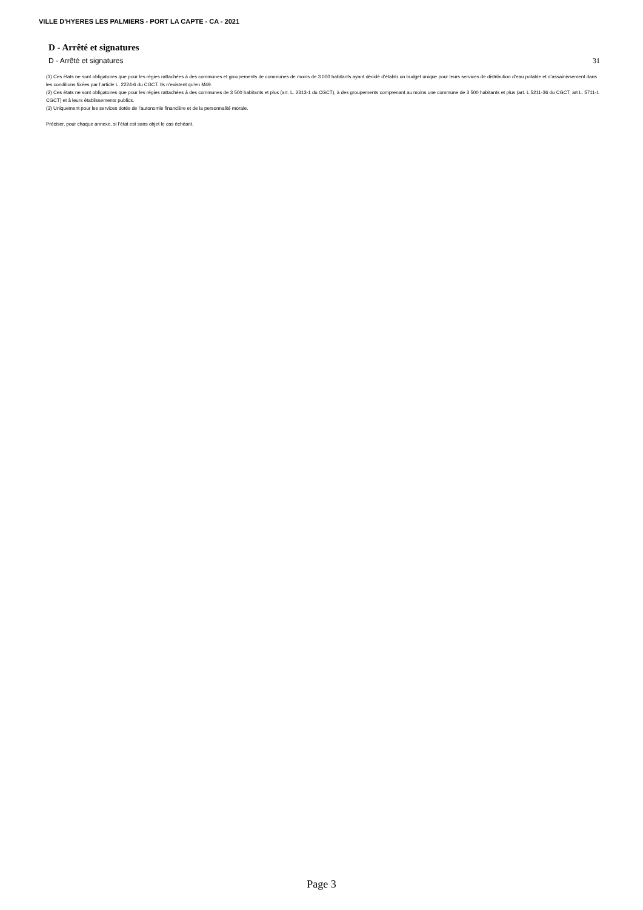VILLE D'HYERES LES PALMIERS - PORT LA CAPTE - CA - 2021
D - Arrêté et signatures
D - Arrêté et signatures 31
(1) Ces états ne sont obligatoires que pour les régies rattachées à des communes et groupements de communes de moins de 3 000 habitants ayant décidé d’établir un budget unique pour leurs services de distribution d’eau potable et d’assainissement dans les conditions fixées par l’article L. 2224-6 du CGCT. Ils n’existent qu’en M49.
(2) Ces états ne sont obligatoires que pour les régies rattachées à des communes de 3 500 habitants et plus (art. L. 2313-1 du CGCT), à des groupements comprenant au moins une commune de 3 500 habitants et plus (art. L.5211-36 du CGCT, art L. 5711-1 CGCT) et à leurs établissements publics.
(3) Uniquement pour les services dotés de l’autonomie financière et de la personnalité morale.
Préciser, pour chaque annexe, si l’état est sans objet le cas échéant.
Page 3